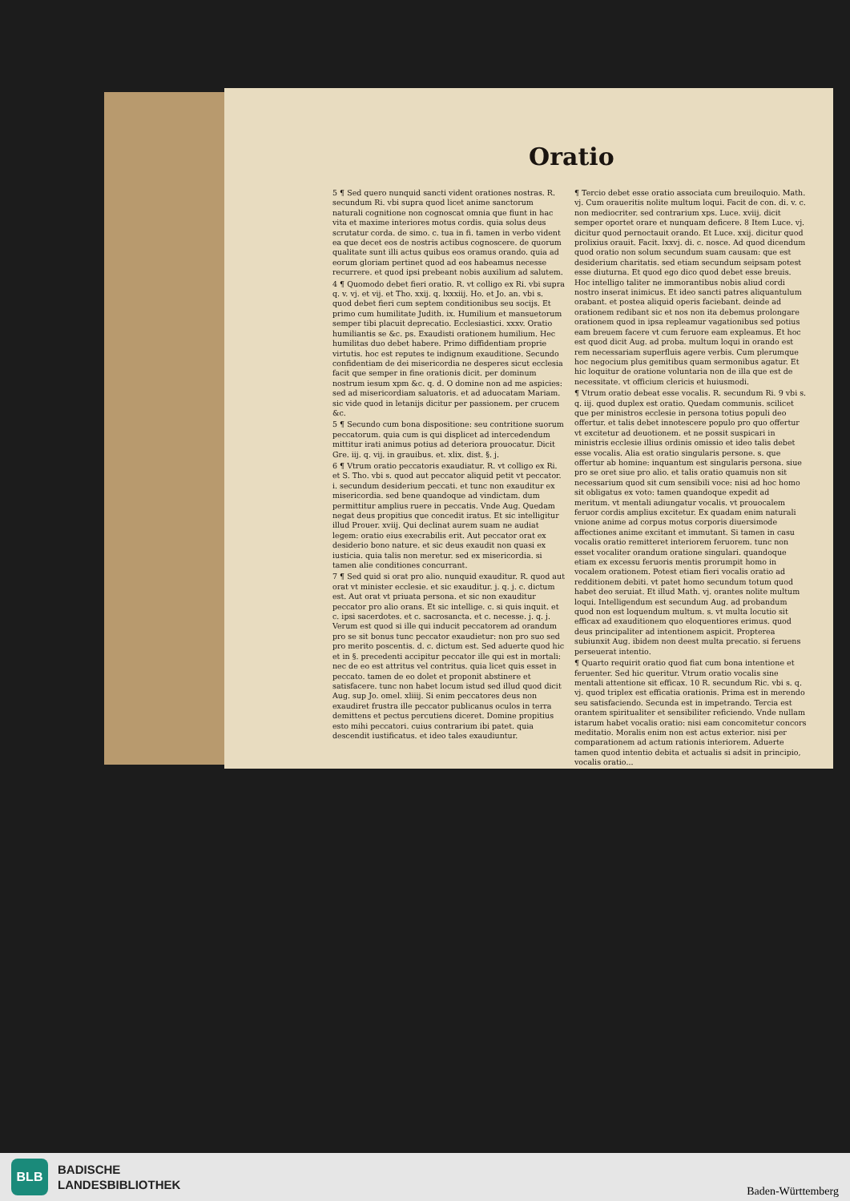Oratio
5 ¶ Sed quero nunquid sancti vident orationes nostras. R. secundum Ri. vbi supra quod licet anime sanctorum naturali cognitione non cognoscat omnia que fiunt in hac vita et maxime interiores motus cordis. quia solus deus scrutatur corda. de simo. c. tua in fi. tamen in verbo vident ea que decet eos de nostris actibus cognoscere. de quorum qualitate sunt illi actus quibus eos oramus orando. quia ad eorum gloriam pertinet quod ad eos habeamus necesse recurrere. et quod ipsi prebeant nobis auxilium ad salutem.
4 ¶ Quomodo debet fieri oratio. R. vt colligo ex Ri. vbi supra q. v. vj. et vij. et Tho. xxij. q. lxxxiij. Ho. et Jo. an. vbi s. quod debet fieri cum septem conditionibus seu socijs. Et primo cum humilitate Judith. ix. Humilium et mansuetorum semper tibi placuit deprecatio. Ecclesiastici. xxxv. Oratio humiliantis se &c. ps. Exaudisti orationem humilium. Hec humilitas duo debet habere. Primo diffidentiam proprie virtutis. hoc est reputes te indignum exauditione. Secundo confidentiam de dei misericordia ne desperes sicut ecclesia facit que semper in fine orationis dicit. per dominum nostrum iesum xpm &c. q. d. O domine non ad me aspicies: sed ad misericordiam saluatoris. et ad aduocatam Mariam. sic vide quod in letanijs dicitur per passionem. per crucem &c.
5 ¶ Secundo cum bona dispositione: seu contritione suorum peccatorum. quia cum is qui displicet ad intercedendum mittitur irati animus potius ad deteriora prouocatur. Dicit Gre. iij. q. vij. in grauibus. et. xlix. dist. §. j.
6 ¶ Vtrum oratio peccatoris exaudiatur. R. vt colligo ex Ri. et S. Tho. vbi s. quod aut peccator aliquid petit vt peccator. i. secundum desiderium peccati. et tunc non exauditur ex misericordia. sed bene quandoque ad vindictam. dum permittitur amplius ruere in peccatis. Vnde Aug. Quedam negat deus propitius que concedit iratus. Et sic intelligitur illud Prouer. xviij. Qui declinat aurem suam ne audiat legem: oratio eius execrabilis erit. Aut peccator orat ex desiderio bono nature. et sic deus exaudit non quasi ex iusticia. quia talis non meretur. sed ex misericordia. si tamen alie conditiones concurrant.
7 ¶ Sed quid si orat pro alio. nunquid exauditur. R. quod aut orat vt minister ecclesie. et sic exauditur. j. q. j. c. dictum est. Aut orat vt priuata persona. et sic non exauditur peccator pro alio orans. Et sic intellige. c. si quis inquit. et c. ipsi sacerdotes. et c. sacrosancta. et c. necesse. j. q. j. Verum est quod si ille qui inducit peccatorem ad orandum pro se sit bonus tunc peccator exaudietur: non pro suo sed pro merito poscentis. d. c. dictum est. Sed aduerte quod hic et in §. precedenti accipitur peccator ille qui est in mortali: nec de eo est attritus vel contritus. quia licet quis esset in peccato. tamen de eo dolet et proponit abstinere et satisfacere. tunc non habet locum istud sed illud quod dicit Aug. sup Jo. omel. xliiij. Si enim peccatores deus non exaudiret frustra ille peccator publicanus oculos in terra demittens et pectus percutiens diceret. Domine propitius esto mihi peccatori. cuius contrarium ibi patet. quia descendit iustificatus. et ideo tales exaudiuntur.
¶ Tercio debet esse oratio associata cum breuiloquio. Math. vj. Cum oraueritis nolite multum loqui. Facit de con. di. v. c. non mediocriter. sed contrarium xps. Luce. xviij. dicit semper oportet orare et nunquam deficere. 8 Item Luce. vj. dicitur quod pernoctauit orando. Et Luce. xxij. dicitur quod prolixius orauit. Facit. lxxvj. di. c. nosce. Ad quod dicendum quod oratio non solum secundum suam causam: que est desiderium charitatis. sed etiam secundum seipsam potest esse diuturna. Et quod ego dico quod debet esse breuis. Hoc intelligo taliter ne immorantibus nobis aliud cordi nostro inserat inimicus. Et ideo sancti patres aliquantulum orabant. et postea aliquid operis faciebant. deinde ad orationem redibant sic et nos non ita debemus prolongare orationem quod in ipsa repleamur vagationibus sed potius eam breuem facere vt cum feruore eam expleamus. Et hoc est quod dicit Aug. ad proba. multum loqui in orando est rem necessariam superfluis agere verbis. Cum plerumque hoc negocium plus gemitibus quam sermonibus agatur. Et hic loquitur de oratione voluntaria non de illa que est de necessitate. vt officium clericis et huiusmodi.
¶ Vtrum oratio debeat esse vocalis. R. secundum Ri. 9 vbi s. q. iij. quod duplex est oratio. Quedam communis. scilicet que per ministros ecclesie in persona totius populi deo offertur. et talis debet innotescere populo pro quo offertur vt excitetur ad deuotionem. et ne possit suspicari in ministris ecclesie illius ordinis omissio et ideo talis debet esse vocalis. Alia est oratio singularis persone. s. que offertur ab homine: inquantum est singularis persona. siue pro se oret siue pro alio. et talis oratio quamuis non sit necessarium quod sit cum sensibili voce: nisi ad hoc homo sit obligatus ex voto: tamen quandoque expedit ad meritum. vt mentali adiungatur vocalis. vt prouocalem feruor cordis amplius excitetur. Ex quadam enim naturali vnione anime ad corpus motus corporis diuersimode affectiones anime excitant et immutant. Si tamen in casu vocalis oratio remitteret interiorem feruorem. tunc non esset vocaliter orandum oratione singulari. quandoque etiam ex excessu feruoris mentis prorumpit homo in vocalem orationem. Potest etiam fieri vocalis oratio ad redditionem debiti. vt patet homo secundum totum quod habet deo seruiat. Et illud Math. vj. orantes nolite multum loqui. Intelligendum est secundum Aug. ad probandum quod non est loquendum multum. s. vt multa locutio sit efficax ad exauditionem quo eloquentiores erimus. quod deus principaliter ad intentionem aspicit. Propterea subiunxit Aug. ibidem non deest multa precatio. si feruens perseuerat intentio.
¶ Quarto requirit oratio quod fiat cum bona intentione et feruenter. Sed hic queritur. Vtrum oratio vocalis sine mentali attentione sit efficax. 10 R. secundum Ric. vbi s. q. vj. quod triplex est efficatia orationis. Prima est in merendo seu satisfaciendo. Secunda est in impetrando. Tercia est orantem spiritualiter et sensibiliter reficiendo. Vnde nullam istarum habet vocalis oratio: nisi eam concomitetur concors meditatio. Moralis enim non est actus exterior. nisi per comparationem ad actum rationis interiorem. Aduerte tamen quod intentio debita et actualis si adsit in principio, vocalis oratio...
BLB
BADISCHE
LANDESBIBLIOTHEK
Baden-Württemberg